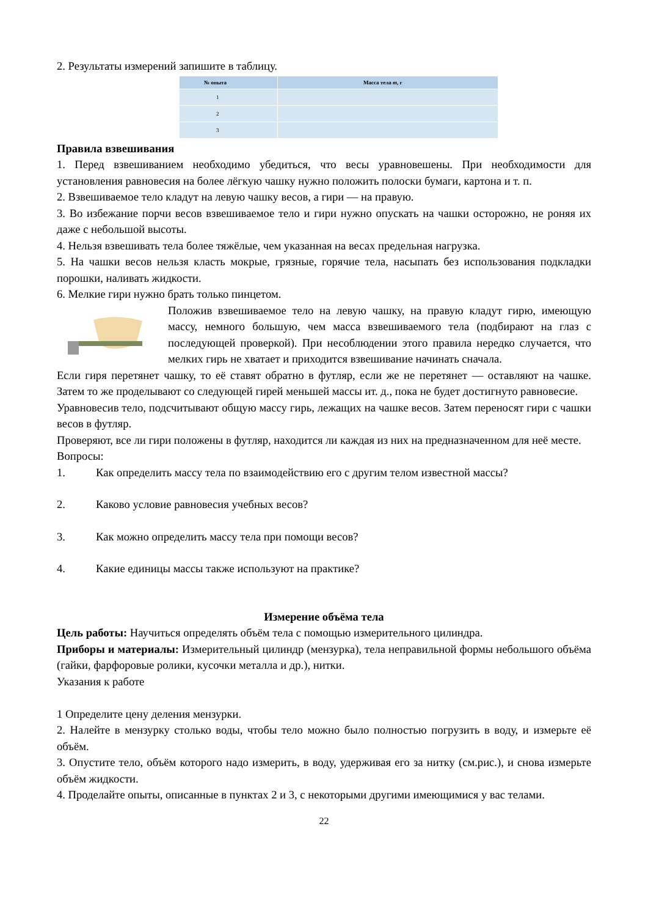2. Результаты измерений запишите в таблицу.
| № опыта | Масса тела m , г |
| --- | --- |
| 1 | |
| 2 | |
| 3 | |
Правила взвешивания
1. Перед взвешиванием необходимо убедиться, что весы уравновешены. При необходимости для установления равновесия на более лёгкую чашку нужно положить полоски бумаги, картона и т. п.
2. Взвешиваемое тело кладут на левую чашку весов, а гири — на правую.
3. Во избежание порчи весов взвешиваемое тело и гири нужно опускать на чашки осторожно, не роняя их даже с небольшой высоты.
4. Нельзя взвешивать тела более тяжёлые, чем указанная на весах предельная нагрузка.
5. На чашки весов нельзя класть мокрые, грязные, горячие тела, насыпать без использования подкладки порошки, наливать жидкости.
6. Мелкие гири нужно брать только пинцетом.
Положив взвешиваемое тело на левую чашку, на правую кладут гирю, имеющую массу, немного большую, чем масса взвешиваемого тела (подбирают на глаз с последующей проверкой). При несоблюдении этого правила нередко случается, что мелких гирь не хватает и приходится взвешивание начинать сначала.
Если гиря перетянет чашку, то её ставят обратно в футляр, если же не перетянет — оставляют на чашке. Затем то же проделывают со следующей гирей меньшей массы ит. д., пока не будет достигнуто равновесие.
Уравновесив тело, подсчитывают общую массу гирь, лежащих на чашке весов. Затем переносят гири с чашки весов в футляр.
Проверяют, все ли гири положены в футляр, находится ли каждая из них на предназначенном для неё месте.
Вопросы:
1. Как определить массу тела по взаимодействию его с другим телом известной массы?
2. Каково условие равновесия учебных весов?
3. Как можно определить массу тела при помощи весов?
4. Какие единицы массы также используют на практике?
Измерение объёма тела
Цель работы: Научиться определять объём тела с помощью измерительного цилиндра.
Приборы и материалы: Измерительный цилиндр (мензурка), тела неправильной формы небольшого объёма (гайки, фарфоровые ролики, кусочки металла и др.), нитки.
Указания к работе
1 Определите цену деления мензурки.
2. Налейте в мензурку столько воды, чтобы тело можно было полностью погрузить в воду, и измерьте её объём.
3. Опустите тело, объём которого надо измерить, в воду, удерживая его за нитку (см.рис.), и снова измерьте объём жидкости.
4. Проделайте опыты, описанные в пунктах 2 и 3, с некоторыми другими имеющимися у вас телами.
22